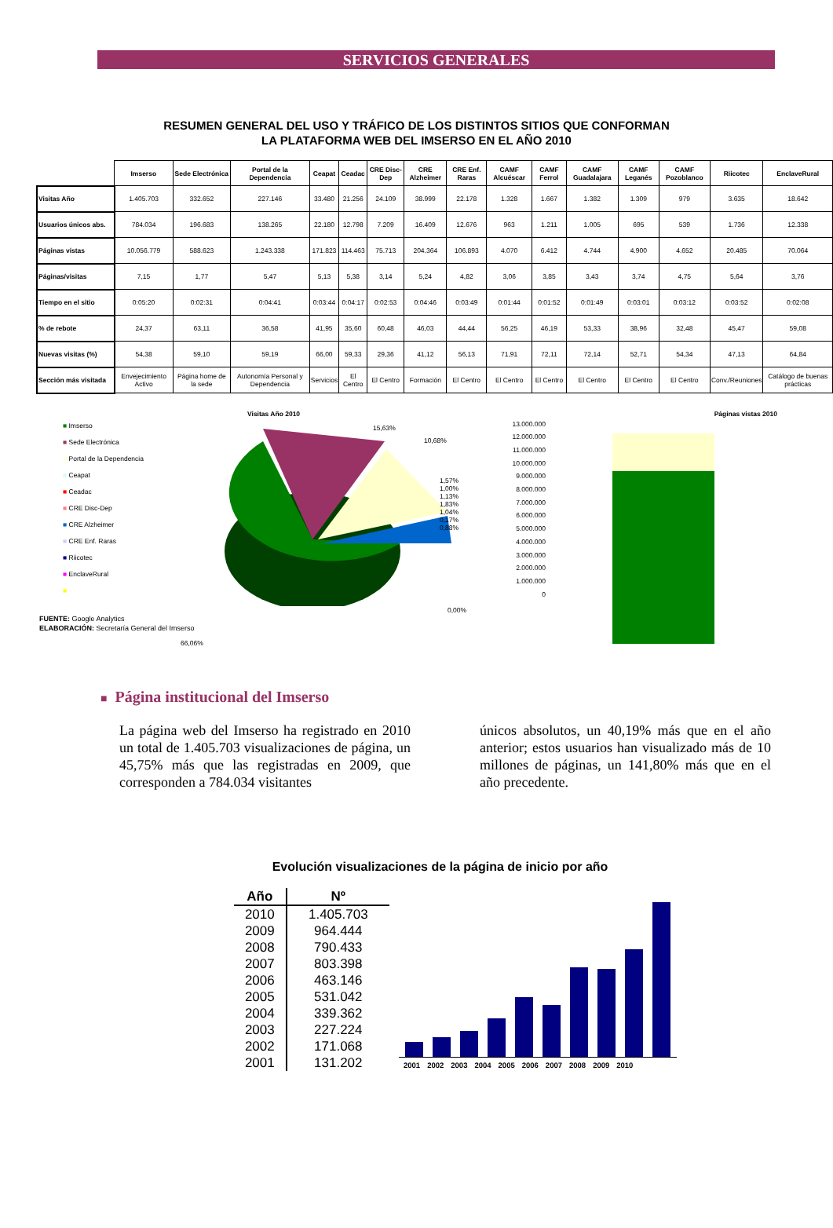SERVICIOS GENERALES
RESUMEN GENERAL DEL USO Y TRÁFICO DE LOS DISTINTOS SITIOS QUE CONFORMAN
LA PLATAFORMA WEB DEL IMSERSO EN EL AÑO 2010
| | Imserso | Sede Electrónica | Portal de la Dependencia | Ceapat | Ceadac | CRE Disc-Dep | CRE Alzheimer | CRE Enf. Raras | CAMF Alcuéscar | CAMF Ferrol | CAMF Guadalajara | CAMF Leganés | CAMF Pozoblanco | Riicotec | EnclaveRural |
| --- | --- | --- | --- | --- | --- | --- | --- | --- | --- | --- | --- | --- | --- | --- | --- |
| Visitas Año | 1.405.703 | 332.652 | 227.146 | 33.480 | 21.256 | 24.109 | 38.999 | 22.178 | 1.328 | 1.667 | 1.382 | 1.309 | 979 | 3.635 | 18.642 |
| Usuarios únicos abs. | 784.034 | 196.683 | 138.265 | 22.180 | 12.798 | 7.209 | 16.409 | 12.676 | 963 | 1.211 | 1.005 | 695 | 539 | 1.736 | 12.338 |
| Páginas vistas | 10.056.779 | 588.623 | 1.243.338 | 171.823 | 114.463 | 75.713 | 204.364 | 106.893 | 4.070 | 6.412 | 4.744 | 4.900 | 4.652 | 20.485 | 70.064 |
| Páginas/visitas | 7,15 | 1,77 | 5,47 | 5,13 | 5,38 | 3,14 | 5,24 | 4,82 | 3,06 | 3,85 | 3,43 | 3,74 | 4,75 | 5,64 | 3,76 |
| Tiempo en el sitio | 0:05:20 | 0:02:31 | 0:04:41 | 0:03:44 | 0:04:17 | 0:02:53 | 0:04:46 | 0:03:49 | 0:01:44 | 0:01:52 | 0:01:49 | 0:03:01 | 0:03:12 | 0:03:52 | 0:02:08 |
| % de rebote | 24,37 | 63,11 | 36,58 | 41,95 | 35,60 | 60,48 | 46,03 | 44,44 | 56,25 | 46,19 | 53,33 | 38,96 | 32,48 | 45,47 | 59,08 |
| Nuevas visitas (%) | 54,38 | 59,10 | 59,19 | 66,00 | 59,33 | 29,36 | 41,12 | 56,13 | 71,91 | 72,11 | 72,14 | 52,71 | 54,34 | 47,13 | 64,84 |
| Sección más visitada | Envejecimiento Activo | Página home de la sede | Autonomía Personal y Dependencia | Servicios | El Centro | El Centro | Formación | El Centro | El Centro | El Centro | El Centro | El Centro | El Centro | Conv./Reuniones | Catálogo de buenas prácticas |
■ Imserso
■ Sede Electrónica
■ Portal de la Dependencia
■ Ceapat
■ Ceadac
■ CRE Disc-Dep
■ CRE Alzheimer
■ CRE Enf. Raras
■ Riicotec
■ EnclaveRural
■
Visitas Año 2010
15,63%
10,68%
1,57% 1,00% 1,13% 1,83% 1,04% 0,17% 0,88%
0,00%
66,06%
Páginas vistas 2010
13.000.000
12.000.000
11.000.000
10.000.000
9.000.000
8.000.000
7.000.000
6.000.000
5.000.000
4.000.000
3.000.000
2.000.000
1.000.000
0
FUENTE: Google Analytics
ELABORACIÓN: Secretaría General del Imserso
■ Página institucional del Imserso
La página web del Imserso ha registrado en 2010 un total de 1.405.703 visualizaciones de página, un 45,75% más que las registradas en 2009, que corresponden a 784.034 visitantes
únicos absolutos, un 40,19% más que en el año anterior; estos usuarios han visualizado más de 10 millones de páginas, un 141,80% más que en el año precedente.
Evolución visualizaciones de la página de inicio por año
| Año | Nº |
| --- | --- |
| 2010 | 1.405.703 |
| 2009 | 964.444 |
| 2008 | 790.433 |
| 2007 | 803.398 |
| 2006 | 463.146 |
| 2005 | 531.042 |
| 2004 | 339.362 |
| 2003 | 227.224 |
| 2002 | 171.068 |
| 2001 | 131.202 |
2001 2002 2003 2004 2005 2006 2007 2008 2009 2010